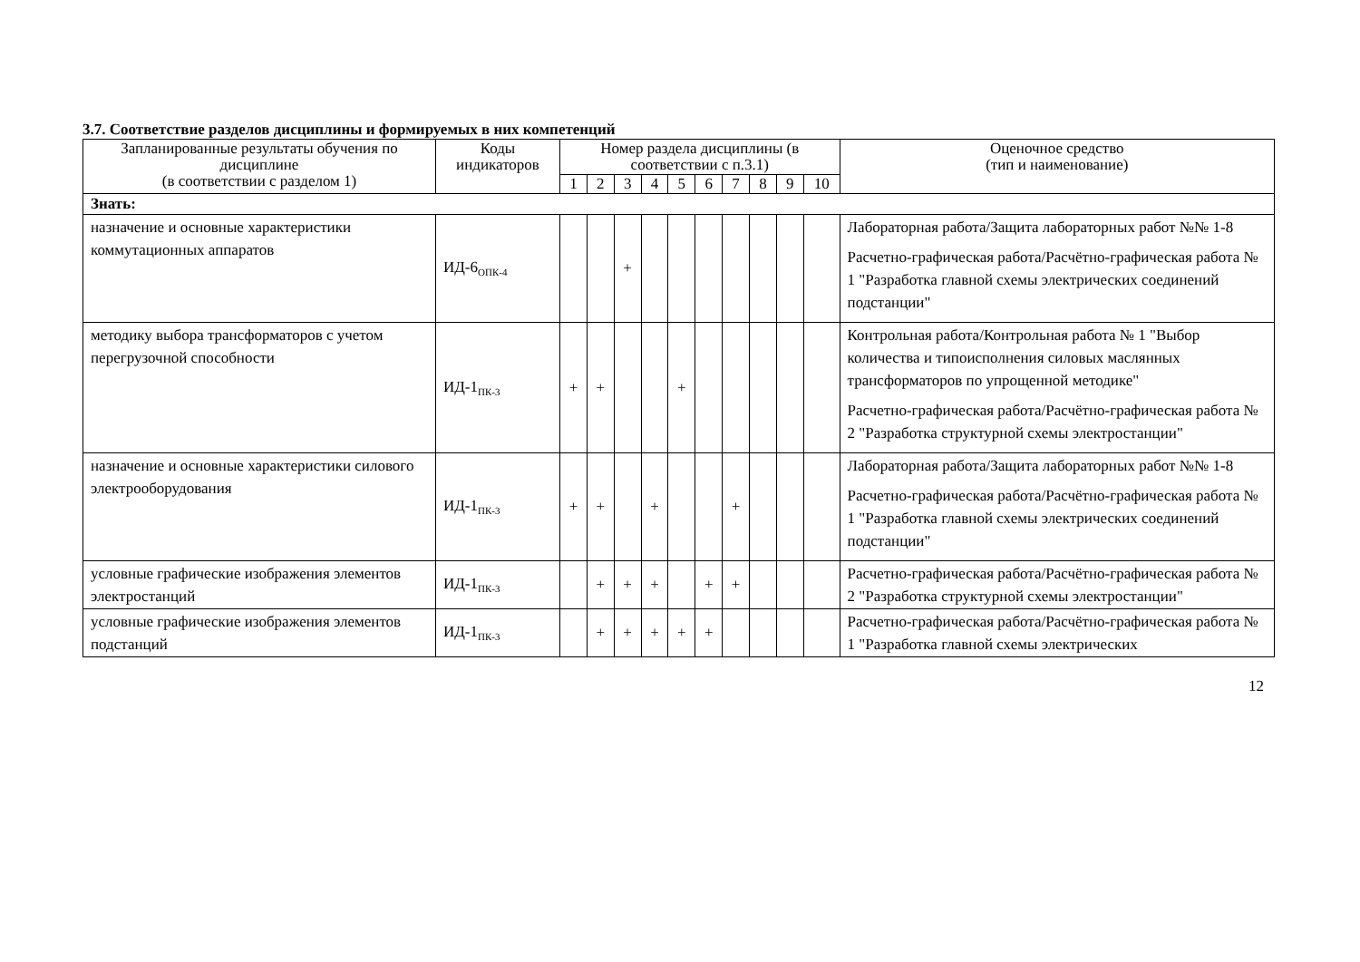3.7. Соответствие разделов дисциплины и формируемых в них компетенций
| Запланированные результаты обучения по дисциплине (в соответствии с разделом 1) | Коды индикаторов | Номер раздела дисциплины (в соответствии с п.3.1) | | | | | | | | | | Оценочное средство (тип и наименование) |
| --- | --- | --- | --- | --- | --- | --- | --- | --- | --- | --- | --- | --- |
| | | 1 | 2 | 3 | 4 | 5 | 6 | 7 | 8 | 9 | 10 | |
| Знать: | | | | | | | | | | | | |
| назначение и основные характеристики коммутационных аппаратов | ИД-6<sub>ОПК-4</sub> | | | + | | | | | | | | Лабораторная работа/Защита лабораторных работ №№ 1-8 Расчетно-графическая работа/Расчётно-графическая работа № 1 "Разработка главной схемы электрических соединений подстанции" |
| методику выбора трансформаторов с учетом перегрузочной способности | ИД-1<sub>ПК-3</sub> | + | + | | | + | | | | | | Контрольная работа/Контрольная работа № 1 "Выбор количества и типоисполнения силовых маслянных трансформаторов по упрощенной методике" Расчетно-графическая работа/Расчётно-графическая работа № 2 "Разработка структурной схемы электростанции" |
| назначение и основные характеристики силового электрооборудования | ИД-1<sub>ПК-3</sub> | + | + | | + | | | + | | | | Лабораторная работа/Защита лабораторных работ №№ 1-8 Расчетно-графическая работа/Расчётно-графическая работа № 1 "Разработка главной схемы электрических соединений подстанции" |
| условные графические изображения элементов электростанций | ИД-1<sub>ПК-3</sub> | | + | + | + | | + | + | | | | Расчетно-графическая работа/Расчётно-графическая работа № 2 "Разработка структурной схемы электростанции" |
| условные графические изображения элементов подстанций | ИД-1<sub>ПК-3</sub> | | + | + | + | + | + | | | | | Расчетно-графическая работа/Расчётно-графическая работа № 1 "Разработка главной схемы электрических |
12